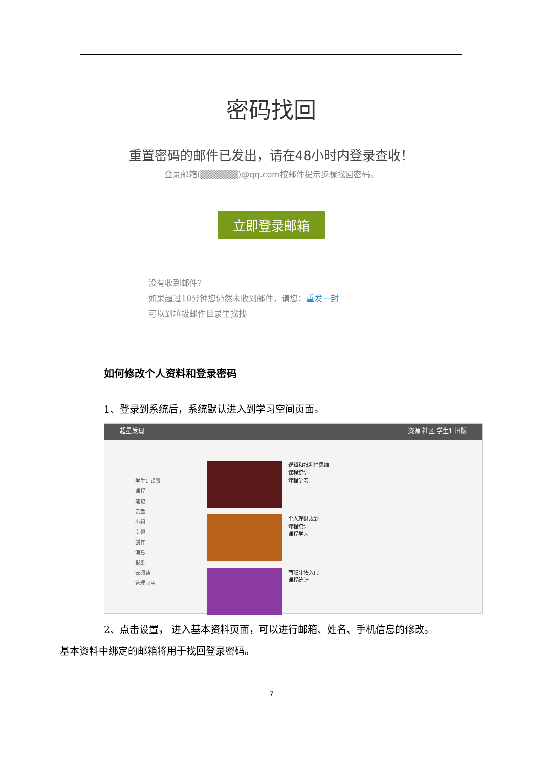密码找回
重置密码的邮件已发出，请在48小时内登录查收！
登录邮箱(▒▒▒▒▒▒)@qq.com按邮件提示步骤找回密码。
立即登录邮箱
没有收到邮件？
如果超过10分钟您仍然未收到邮件，请您：重发一封
可以到垃圾邮件目录里找找
如何修改个人资料和登录密码
1、登录到系统后，系统默认进入到学习空间页面。
超星发现 资源 社区 学生1 旧版
学生1 设置
课程
笔记
云盘
小组
专题
创作
消息
报纸
云阅读
管理应用
逻辑和批判性思维
课程统计
课程学习
个人理财规划
课程统计
课程学习
西班牙语入门
课程统计
2、点击设置， 进入基本资料页面，可以进行邮箱、姓名、手机信息的修改。
基本资料中绑定的邮箱将用于找回登录密码。
7